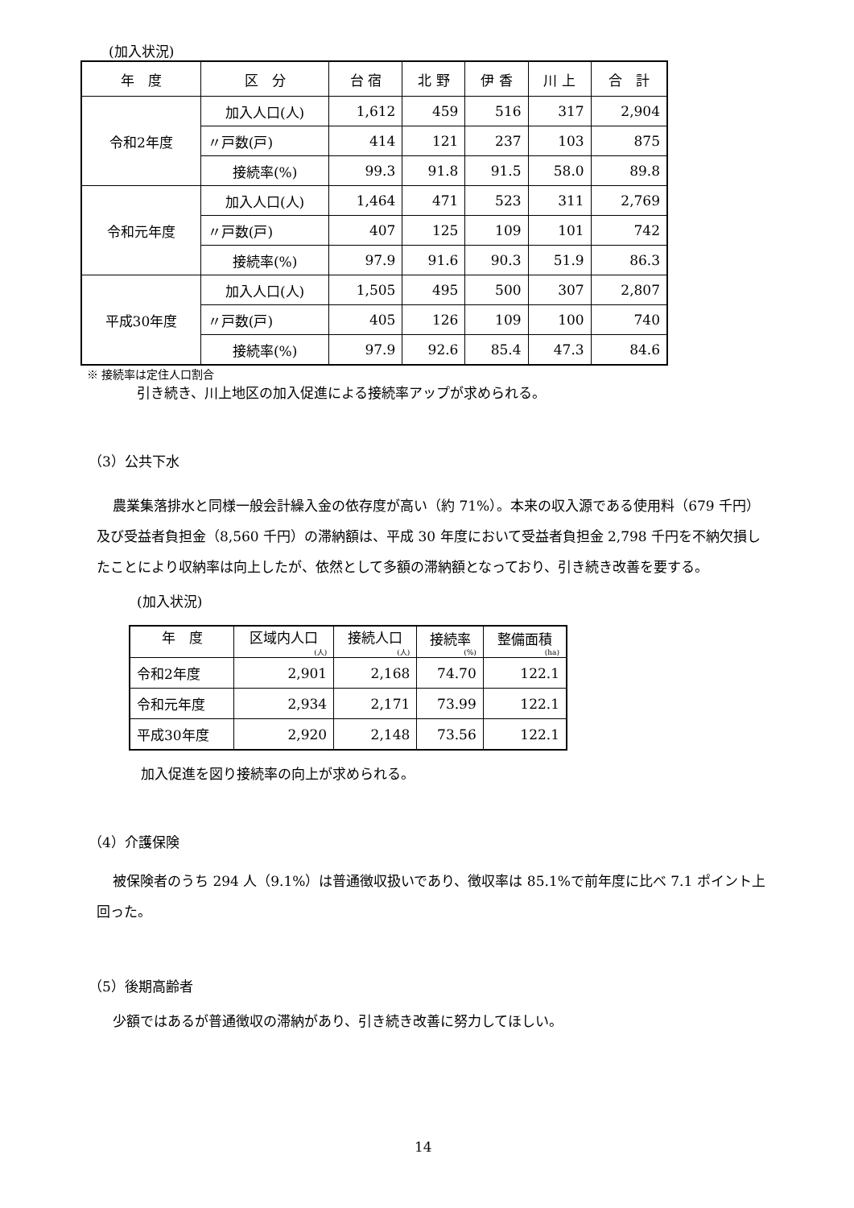(加入状況)
| 年 度 | 区 分 | 台 宿 | 北 野 | 伊 香 | 川 上 | 合 計 |
| --- | --- | --- | --- | --- | --- | --- |
| 令和2年度 | 加入人口(人) | 1,612 | 459 | 516 | 317 | 2,904 |
| | 〃戸数(戸) | 414 | 121 | 237 | 103 | 875 |
| | 接続率(%) | 99.3 | 91.8 | 91.5 | 58.0 | 89.8 |
| 令和元年度 | 加入人口(人) | 1,464 | 471 | 523 | 311 | 2,769 |
| | 〃戸数(戸) | 407 | 125 | 109 | 101 | 742 |
| | 接続率(%) | 97.9 | 91.6 | 90.3 | 51.9 | 86.3 |
| 平成30年度 | 加入人口(人) | 1,505 | 495 | 500 | 307 | 2,807 |
| | 〃戸数(戸) | 405 | 126 | 109 | 100 | 740 |
| | 接続率(%) | 97.9 | 92.6 | 85.4 | 47.3 | 84.6 |
※ 接続率は定住人口割合
引き続き、川上地区の加入促進による接続率アップが求められる。
（3）公共下水
農業集落排水と同様一般会計繰入金の依存度が高い（約 71%）。本来の収入源である使用料（679 千円）及び受益者負担金（8,560 千円）の滞納額は、平成 30 年度において受益者負担金 2,798 千円を不納欠損したことにより収納率は向上したが、依然として多額の滞納額となっており、引き続き改善を要する。
(加入状況)
| 年 度 | 区域内人口 (人) | 接続人口 (人) | 接続率 (%) | 整備面積 (ha) |
| 令和2年度 | 2,901 | 2,168 | 74.70 | 122.1 |
| 令和元年度 | 2,934 | 2,171 | 73.99 | 122.1 |
| 平成30年度 | 2,920 | 2,148 | 73.56 | 122.1 |
加入促進を図り接続率の向上が求められる。
（4）介護保険
被保険者のうち 294 人（9.1%）は普通徴収扱いであり、徴収率は 85.1%で前年度に比べ 7.1 ポイント上回った。
（5）後期高齢者
少額ではあるが普通徴収の滞納があり、引き続き改善に努力してほしい。
14